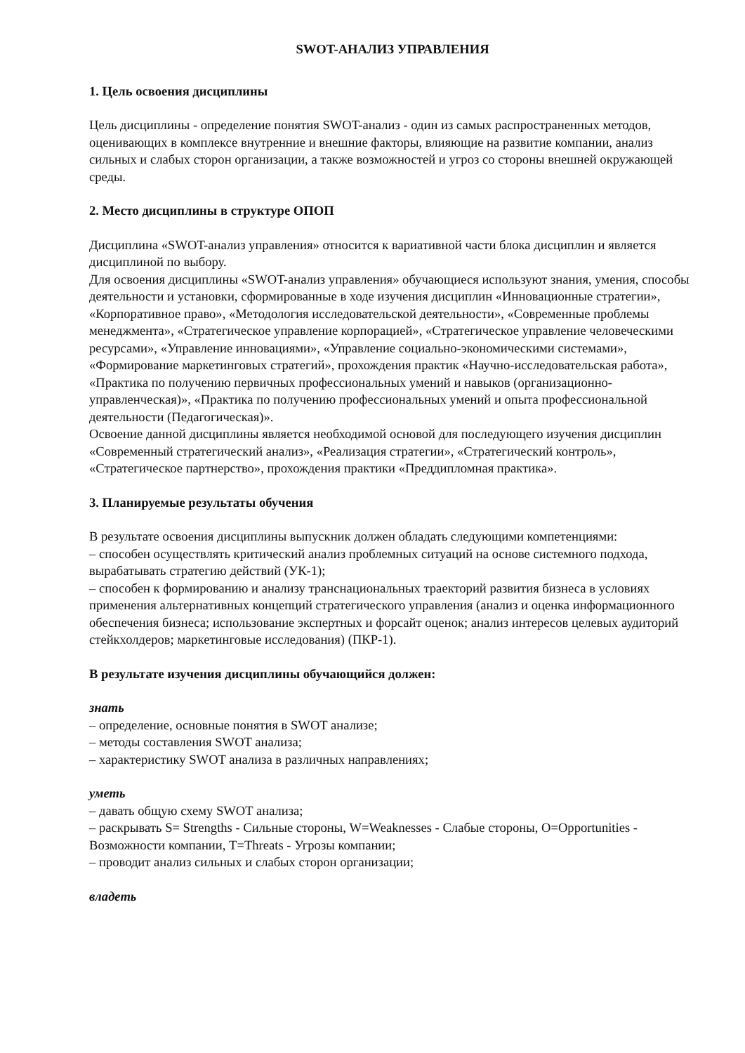SWOT-АНАЛИЗ УПРАВЛЕНИЯ
1. Цель освоения дисциплины
Цель дисциплины - определение понятия SWOT-анализ - один из самых распространенных методов, оценивающих в комплексе внутренние и внешние факторы, влияющие на развитие компании, анализ сильных и слабых сторон организации, а также возможностей и угроз со стороны внешней окружающей среды.
2. Место дисциплины в структуре ОПОП
Дисциплина «SWOT-анализ управления» относится к вариативной части блока дисциплин и является дисциплиной по выбору.
Для освоения дисциплины «SWOT-анализ управления» обучающиеся используют знания, умения, способы деятельности и установки, сформированные в ходе изучения дисциплин «Инновационные стратегии», «Корпоративное право», «Методология исследовательской деятельности», «Современные проблемы менеджмента», «Стратегическое управление корпорацией», «Стратегическое управление человеческими ресурсами», «Управление инновациями», «Управление социально-экономическими системами», «Формирование маркетинговых стратегий», прохождения практик «Научно-исследовательская работа», «Практика по получению первичных профессиональных умений и навыков (организационно-управленческая)», «Практика по получению профессиональных умений и опыта профессиональной деятельности (Педагогическая)».
Освоение данной дисциплины является необходимой основой для последующего изучения дисциплин «Современный стратегический анализ», «Реализация стратегии», «Стратегический контроль», «Стратегическое партнерство», прохождения практики «Преддипломная практика».
3. Планируемые результаты обучения
В результате освоения дисциплины выпускник должен обладать следующими компетенциями:
– способен осуществлять критический анализ проблемных ситуаций на основе системного подхода, вырабатывать стратегию действий (УК-1);
– способен к формированию и анализу транснациональных траекторий развития бизнеса в условиях применения альтернативных концепций стратегического управления (анализ и оценка информационного обеспечения бизнеса; использование экспертных и форсайт оценок; анализ интересов целевых аудиторий стейкхолдеров; маркетинговые исследования) (ПКР-1).
В результате изучения дисциплины обучающийся должен:
знать
– определение, основные понятия в SWOT анализе;
– методы составления SWOT анализа;
– характеристику SWOT анализа в различных направлениях;
уметь
– давать общую схему SWOT анализа;
– раскрывать S= Strengths - Сильные стороны, W=Weaknesses - Слабые стороны, O=Opportunities - Возможности компании, T=Threats - Угрозы компании;
– проводит анализ сильных и слабых сторон организации;
владеть